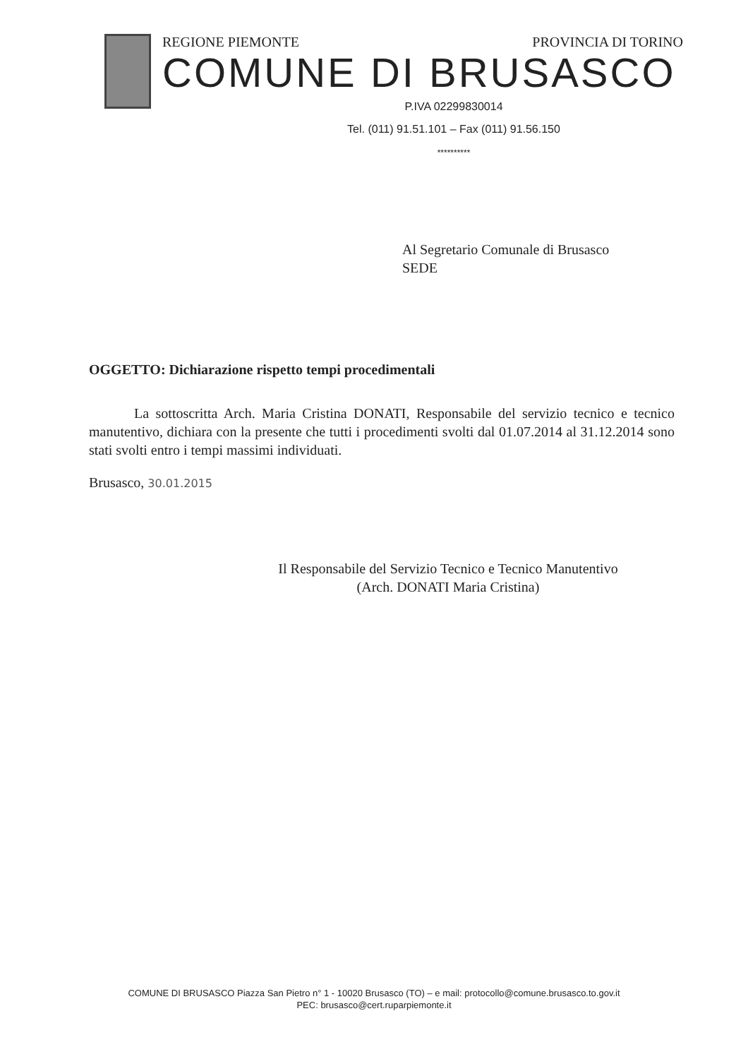REGIONE PIEMONTE PROVINCIA DI TORINO
COMUNE DI BRUSASCO
P.IVA 02299830014
Tel. (011) 91.51.101 – Fax (011) 91.56.150
**********
Al Segretario Comunale di Brusasco
SEDE
OGGETTO: Dichiarazione rispetto tempi procedimentali
La sottoscritta Arch. Maria Cristina DONATI, Responsabile del servizio tecnico e tecnico manutentivo, dichiara con la presente che tutti i procedimenti svolti dal 01.07.2014 al 31.12.2014 sono stati svolti entro i tempi massimi individuati.
Brusasco, 30.01.2015
Il Responsabile del Servizio Tecnico e Tecnico Manutentivo
(Arch. DONATI Maria Cristina)
COMUNE DI BRUSASCO Piazza San Pietro n° 1 - 10020 Brusasco (TO) – e mail: protocollo@comune.brusasco.to.gov.it
PEC: brusasco@cert.ruparpiemonte.it